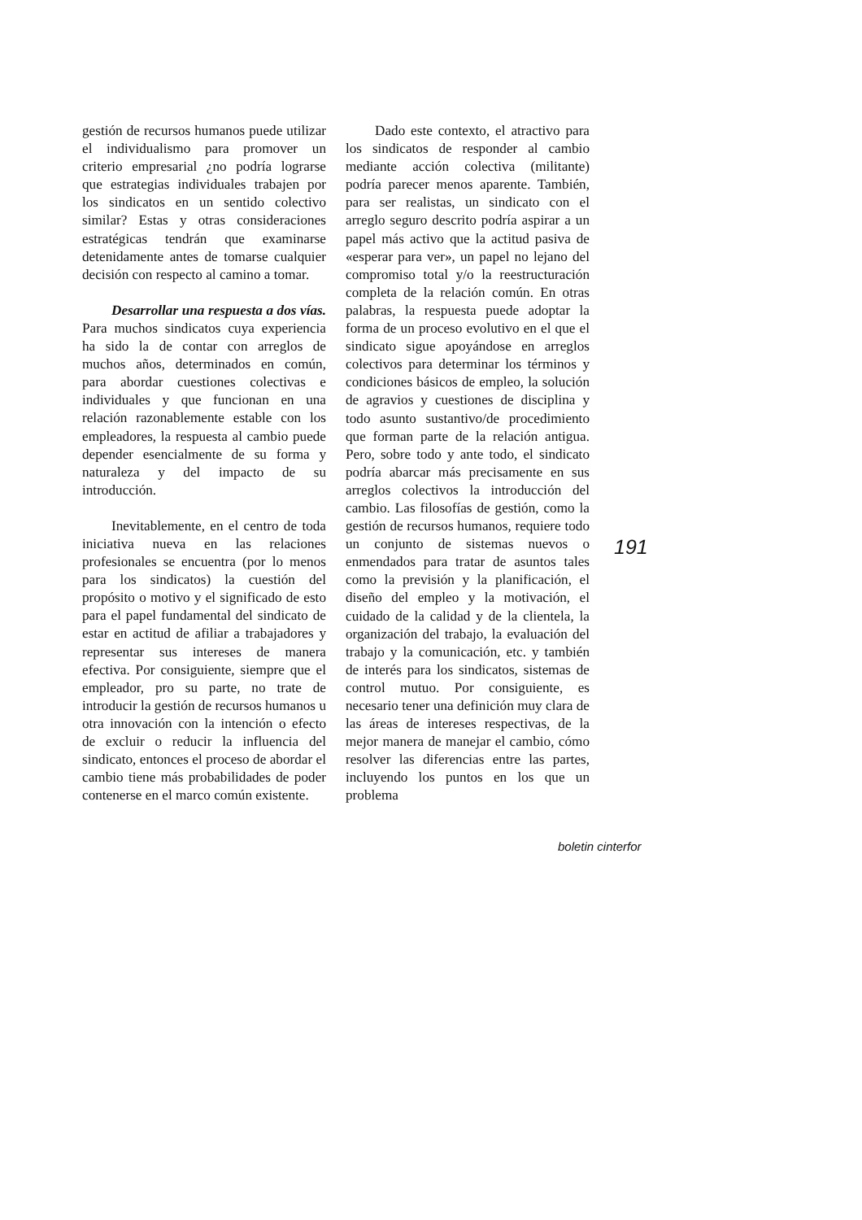gestión de recursos humanos puede utilizar el individualismo para promover un criterio empresarial ¿no podría lograrse que estrategias individuales trabajen por los sindicatos en un sentido colectivo similar? Estas y otras consideraciones estratégicas tendrán que examinarse detenidamente antes de tomarse cualquier decisión con respecto al camino a tomar.
Desarrollar una respuesta a dos vías. Para muchos sindicatos cuya experiencia ha sido la de contar con arreglos de muchos años, determinados en común, para abordar cuestiones colectivas e individuales y que funcionan en una relación razonablemente estable con los empleadores, la respuesta al cambio puede depender esencialmente de su forma y naturaleza y del impacto de su introducción.
Inevitablemente, en el centro de toda iniciativa nueva en las relaciones profesionales se encuentra (por lo menos para los sindicatos) la cuestión del propósito o motivo y el significado de esto para el papel fundamental del sindicato de estar en actitud de afiliar a trabajadores y representar sus intereses de manera efectiva. Por consiguiente, siempre que el empleador, pro su parte, no trate de introducir la gestión de recursos humanos u otra innovación con la intención o efecto de excluir o reducir la influencia del sindicato, entonces el proceso de abordar el cambio tiene más probabilidades de poder contenerse en el marco común existente.
Dado este contexto, el atractivo para los sindicatos de responder al cambio mediante acción colectiva (militante) podría parecer menos aparente. También, para ser realistas, un sindicato con el arreglo seguro descrito podría aspirar a un papel más activo que la actitud pasiva de «esperar para ver», un papel no lejano del compromiso total y/o la reestructuración completa de la relación común. En otras palabras, la respuesta puede adoptar la forma de un proceso evolutivo en el que el sindicato sigue apoyándose en arreglos colectivos para determinar los términos y condiciones básicos de empleo, la solución de agravios y cuestiones de disciplina y todo asunto sustantivo/de procedimiento que forman parte de la relación antigua. Pero, sobre todo y ante todo, el sindicato podría abarcar más precisamente en sus arreglos colectivos la introducción del cambio. Las filosofías de gestión, como la gestión de recursos humanos, requiere todo un conjunto de sistemas nuevos o enmendados para tratar de asuntos tales como la previsión y la planificación, el diseño del empleo y la motivación, el cuidado de la calidad y de la clientela, la organización del trabajo, la evaluación del trabajo y la comunicación, etc. y también de interés para los sindicatos, sistemas de control mutuo. Por consiguiente, es necesario tener una definición muy clara de las áreas de intereses respectivas, de la mejor manera de manejar el cambio, cómo resolver las diferencias entre las partes, incluyendo los puntos en los que un problema
191
boletin cinterfor